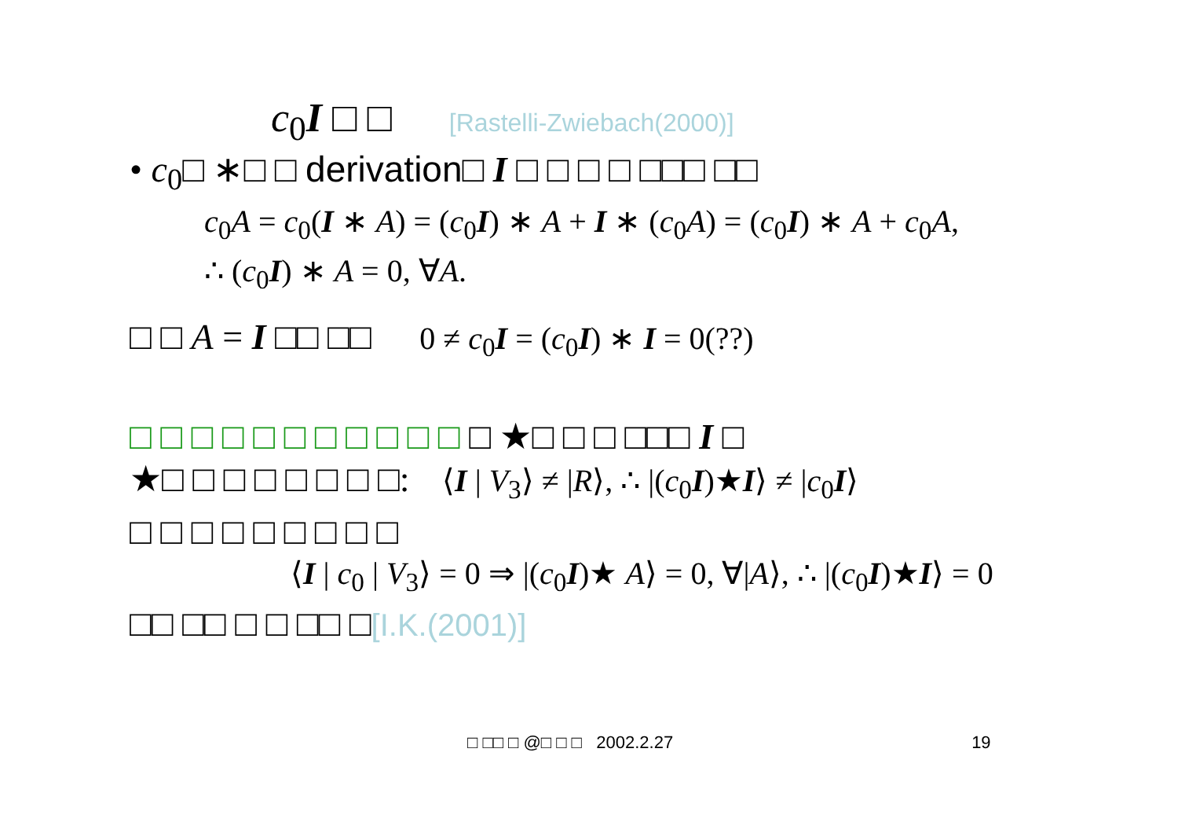c<sub>0</sub>I □ □ [Rastelli-Zwiebach(2000)]
• c<sub>0</sub>□ ∗□ □ derivation□ I □ □ □ □ □□□ □□
c<sub>0</sub>A = c<sub>0</sub>(I ∗ A) = (c<sub>0</sub>I) ∗ A + I ∗ (c<sub>0</sub>A) = (c<sub>0</sub>I) ∗ A + c<sub>0</sub>A,
∴ (c<sub>0</sub>I) ∗ A = 0, ∀A.
□ □ A = I □□ □□ 0 ≠ c<sub>0</sub>I = (c<sub>0</sub>I) ∗ I = 0(??)
□ □ □ □ □ □ □ □ □ □ □ □ ★□ □ □ □□□ I □
★□ □ □ □ □ □ □ □: ⟨I | V<sub>3</sub>⟩ ≠ |R⟩, ∴ |(c<sub>0</sub>I)★I⟩ ≠ |c<sub>0</sub>I⟩
□ □ □ □ □ □ □ □ □
⟨I | c<sub>0</sub> | V<sub>3</sub>⟩ = 0 ⇒ |(c<sub>0</sub>I)★ A⟩ = 0, ∀|A⟩, ∴ |(c<sub>0</sub>I)★I⟩ = 0
□□ □□ □ □ □□ □[I.K.(2001)]
□ □□ □ @□ □ □ 2002.2.27 19